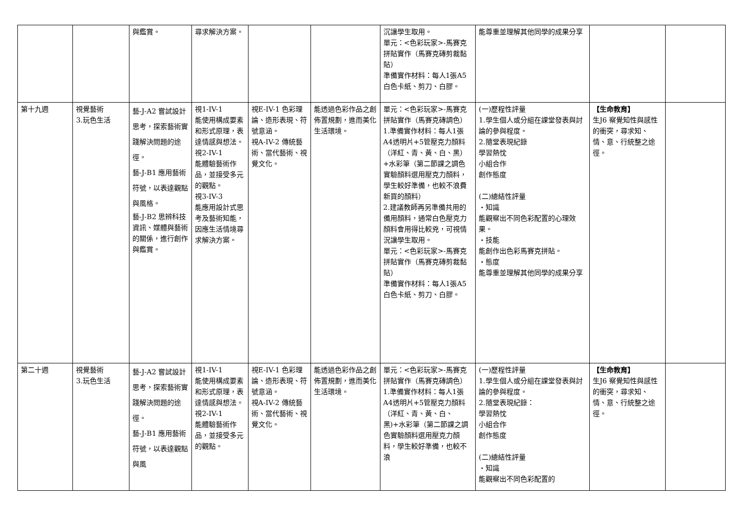| | | 與鑑賞。 | 尋求解決方案。 | | | 沉讓學生取用。 單元：<色彩玩家>-馬賽克拼貼實作（馬賽克磚剪裁黏貼） 準備實作材料：每人1張A5白色卡紙、剪刀、白膠。 | 能尊重並理解其他同學的成果分享 | | |
| 第十九週 | 視覺藝術 3.玩色生活 | 藝-J-A2 嘗試設計思考，探索藝術實踐解決問題的途徑。 藝-J-B1 應用藝術符號，以表達觀點與風格。 藝-J-B2 思辨科技資訊、媒體與藝術的關係，進行創作與鑑賞。 | 視1-IV-1 能使用構成要素和形式原理，表達情感與想法。 視2-IV-1 能體驗藝術作品，並接受多元的觀點。 視3-IV-3 能應用設計式思考及藝術知能，因應生活情境尋求解決方案。 | 視E-IV-1 色彩理論、造形表現、符號意涵。 視A-IV-2 傳統藝術、當代藝術、視覺文化。 | 能透過色彩作品之創佈置規劃，進而美化生活環境。 | 單元：<色彩玩家>-馬賽克拼貼實作（馬賽克磚調色） 1.準備實作材料：每人1張A4透明片+5管壓克力顏料（洋紅、青、黃、白、黑）+水彩筆（第二節課之調色實驗顏料選用壓克力顏料，學生較好準備，也較不浪費新買的顏料） 2.建議教師再另準備共用的備用顏料，通常白色壓克力顏料會用得比較兇，可視情況讓學生取用。 單元：<色彩玩家>-馬賽克拼貼實作（馬賽克磚剪裁黏貼） 準備實作材料：每人1張A5白色卡紙、剪刀、白膠。 | (一)歷程性評量 1.學生個人或分組在課堂發表與討論的參與程度。 2.隨堂表現紀錄 學習熱忱 小組合作 創作態度 (二)總結性評量 ・知識 能觀察出不同色彩配置的心理效果。 ・技能 能創作出色彩馬賽克拼貼。 ・態度 能尊重並理解其他同學的成果分享 | 【生命教育】 生J6 察覺知性與感性的衝突，尋求知、情、意、行統整之途徑。 | |
| 第二十週 | 視覺藝術 3.玩色生活 | 藝-J-A2 嘗試設計思考，探索藝術實踐解決問題的途徑。 藝-J-B1 應用藝術符號，以表達觀點與風 | 視1-IV-1 能使用構成要素和形式原理，表達情感與想法。 視2-IV-1 能體驗藝術作品，並接受多元的觀點。 | 視E-IV-1 色彩理論、造形表現、符號意涵。 視A-IV-2 傳統藝術、當代藝術、視覺文化。 | 能透過色彩作品之創佈置規劃，進而美化生活環境。 | 單元：<色彩玩家>-馬賽克拼貼實作（馬賽克磚調色） 1.準備實作材料：每人1張A4透明片+5管壓克力顏料（洋紅、青、黃、白、黑)+水彩筆（第二節課之調色實驗顏料選用壓克力顏料，學生較好準備，也較不浪 | (一)歷程性評量 1.學生個人或分組在課堂發表與討論的參與程度。 2.隨堂表現紀錄： 學習熱忱 小組合作 創作態度 (二)總結性評量 ・知識 能觀察出不同色彩配置的 | 【生命教育】 生J6 察覺知性與感性的衝突，尋求知、情、意、行統整之途徑。 | |